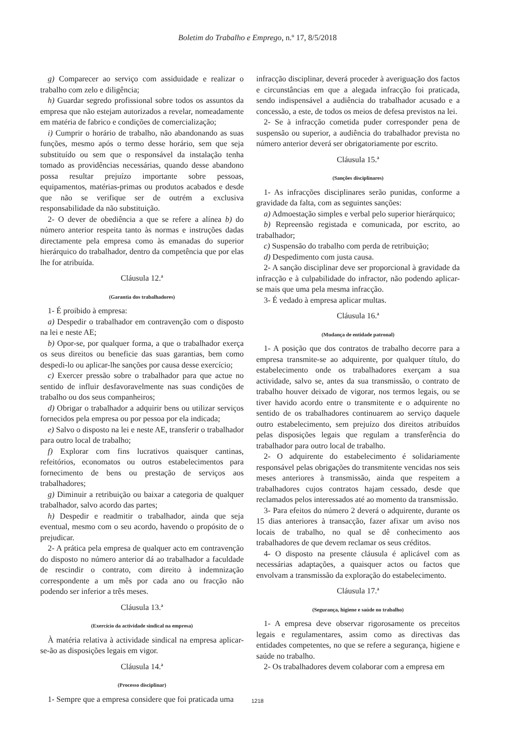Boletim do Trabalho e Emprego, n.º 17, 8/5/2018
g) Comparecer ao serviço com assiduidade e realizar o trabalho com zelo e diligência;
h) Guardar segredo profissional sobre todos os assuntos da empresa que não estejam autorizados a revelar, nomeadamente em matéria de fabrico e condições de comercialização;
i) Cumprir o horário de trabalho, não abandonando as suas funções, mesmo após o termo desse horário, sem que seja substituído ou sem que o responsável da instalação tenha tomado as providências necessárias, quando desse abandono possa resultar prejuízo importante sobre pessoas, equipamentos, matérias-primas ou produtos acabados e desde que não se verifique ser de outrém a exclusiva responsabilidade da não substituição.
2- O dever de obediência a que se refere a alínea b) do número anterior respeita tanto às normas e instruções dadas directamente pela empresa como às emanadas do superior hierárquico do trabalhador, dentro da competência que por elas lhe for atribuída.
Cláusula 12.ª
(Garantia dos trabalhadores)
1- É proibido à empresa:
a) Despedir o trabalhador em contravenção com o disposto na lei e neste AE;
b) Opor-se, por qualquer forma, a que o trabalhador exerça os seus direitos ou beneficie das suas garantias, bem como despedi-lo ou aplicar-lhe sanções por causa desse exercício;
c) Exercer pressão sobre o trabalhador para que actue no sentido de influir desfavoravelmente nas suas condições de trabalho ou dos seus companheiros;
d) Obrigar o trabalhador a adquirir bens ou utilizar serviços fornecidos pela empresa ou por pessoa por ela indicada;
e) Salvo o disposto na lei e neste AE, transferir o trabalhador para outro local de trabalho;
f) Explorar com fins lucrativos quaisquer cantinas, refeitórios, economatos ou outros estabelecimentos para fornecimento de bens ou prestação de serviços aos trabalhadores;
g) Diminuir a retribuição ou baixar a categoria de qualquer trabalhador, salvo acordo das partes;
h) Despedir e readmitir o trabalhador, ainda que seja eventual, mesmo com o seu acordo, havendo o propósito de o prejudicar.
2- A prática pela empresa de qualquer acto em contravenção do disposto no número anterior dá ao trabalhador a faculdade de rescindir o contrato, com direito à indemnização correspondente a um mês por cada ano ou fracção não podendo ser inferior a três meses.
Cláusula 13.ª
(Exercício da actividade sindical na empresa)
À matéria relativa à actividade sindical na empresa aplicar-se-ão as disposições legais em vigor.
Cláusula 14.ª
(Processo disciplinar)
1- Sempre que a empresa considere que foi praticada uma
infracção disciplinar, deverá proceder à averiguação dos factos e circunstâncias em que a alegada infracção foi praticada, sendo indispensável a audiência do trabalhador acusado e a concessão, a este, de todos os meios de defesa previstos na lei.
2- Se à infracção cometida puder corresponder pena de suspensão ou superior, a audiência do trabalhador prevista no número anterior deverá ser obrigatoriamente por escrito.
Cláusula 15.ª
(Sanções disciplinares)
1- As infracções disciplinares serão punidas, conforme a gravidade da falta, com as seguintes sanções:
a) Admoestação simples e verbal pelo superior hierárquico;
b) Repreensão registada e comunicada, por escrito, ao trabalhador;
c) Suspensão do trabalho com perda de retribuição;
d) Despedimento com justa causa.
2- A sanção disciplinar deve ser proporcional à gravidade da infracção e à culpabilidade do infractor, não podendo aplicar-se mais que uma pela mesma infracção.
3- É vedado à empresa aplicar multas.
Cláusula 16.ª
(Mudança de entidade patronal)
1- A posição que dos contratos de trabalho decorre para a empresa transmite-se ao adquirente, por qualquer título, do estabelecimento onde os trabalhadores exerçam a sua actividade, salvo se, antes da sua transmissão, o contrato de trabalho houver deixado de vigorar, nos termos legais, ou se tiver havido acordo entre o transmitente e o adquirente no sentido de os trabalhadores continuarem ao serviço daquele outro estabelecimento, sem prejuízo dos direitos atribuídos pelas disposições legais que regulam a transferência do trabalhador para outro local de trabalho.
2- O adquirente do estabelecimento é solidariamente responsável pelas obrigações do transmitente vencidas nos seis meses anteriores à transmissão, ainda que respeitem a trabalhadores cujos contratos hajam cessado, desde que reclamados pelos interessados até ao momento da transmissão.
3- Para efeitos do número 2 deverá o adquirente, durante os 15 dias anteriores à transacção, fazer afixar um aviso nos locais de trabalho, no qual se dê conhecimento aos trabalhadores de que devem reclamar os seus créditos.
4- O disposto na presente cláusula é aplicável com as necessárias adaptações, a quaisquer actos ou factos que envolvam a transmissão da exploração do estabelecimento.
Cláusula 17.ª
(Segurança, higiene e saúde no trabalho)
1- A empresa deve observar rigorosamente os preceitos legais e regulamentares, assim como as directivas das entidades competentes, no que se refere a segurança, higiene e saúde no trabalho.
2- Os trabalhadores devem colaborar com a empresa em
1218